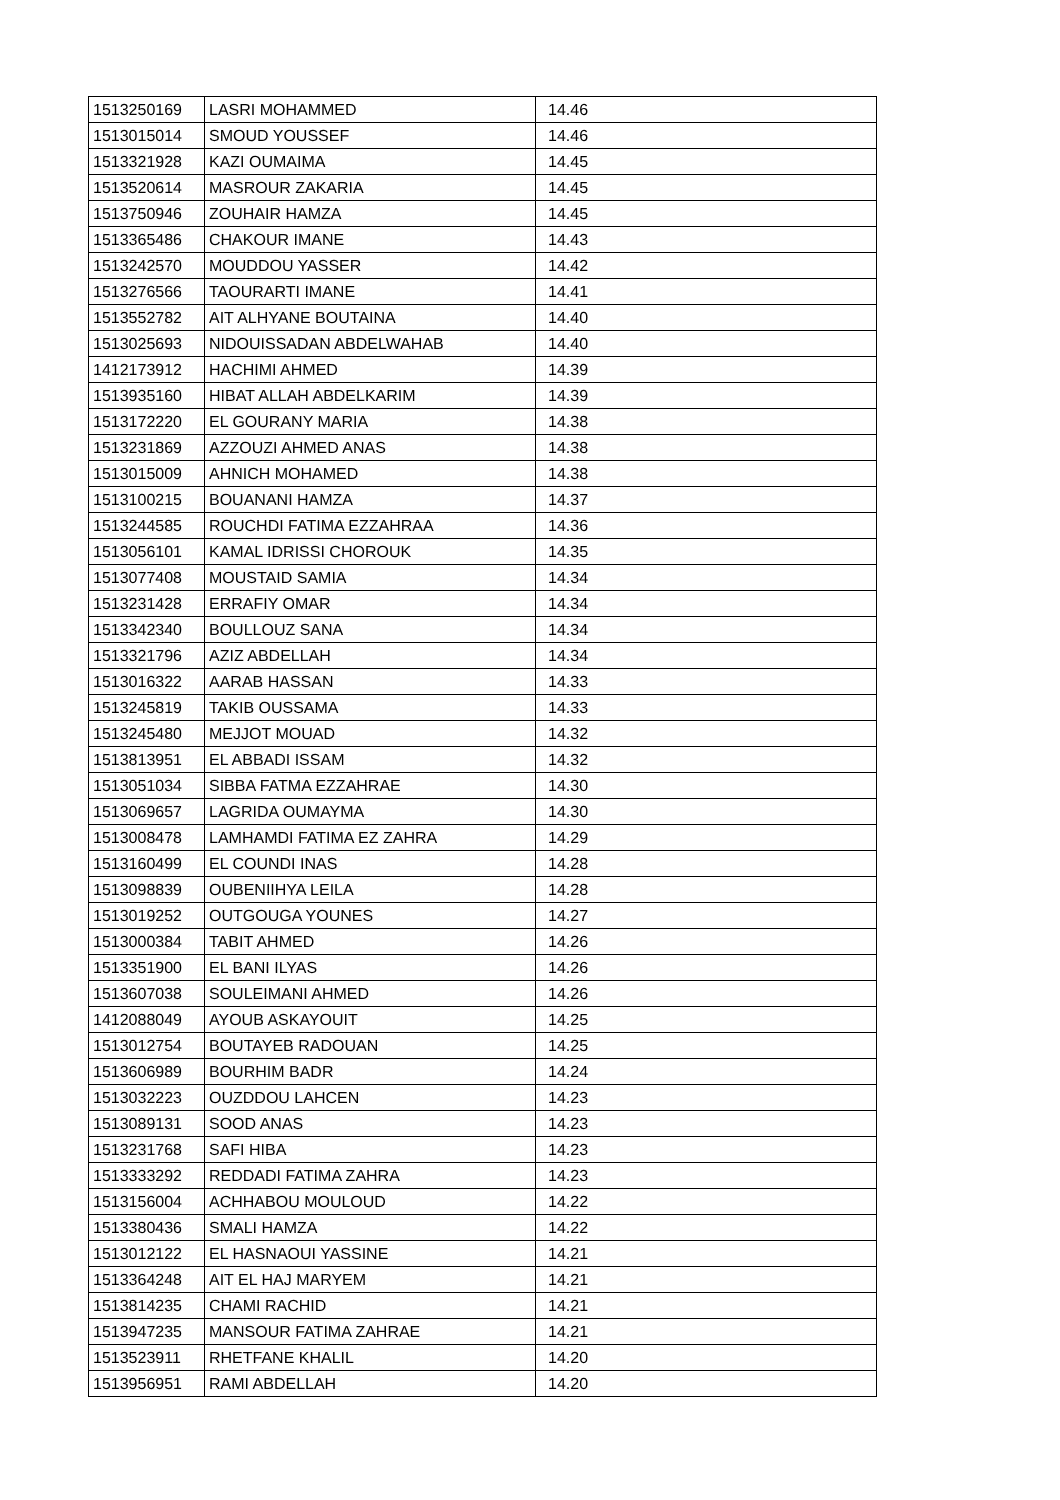| 1513250169 | LASRI MOHAMMED | 14.46 |
| 1513015014 | SMOUD YOUSSEF | 14.46 |
| 1513321928 | KAZI OUMAIMA | 14.45 |
| 1513520614 | MASROUR ZAKARIA | 14.45 |
| 1513750946 | ZOUHAIR HAMZA | 14.45 |
| 1513365486 | CHAKOUR IMANE | 14.43 |
| 1513242570 | MOUDDOU YASSER | 14.42 |
| 1513276566 | TAOURARTI IMANE | 14.41 |
| 1513552782 | AIT ALHYANE BOUTAINA | 14.40 |
| 1513025693 | NIDOUISSADAN ABDELWAHAB | 14.40 |
| 1412173912 | HACHIMI AHMED | 14.39 |
| 1513935160 | HIBAT ALLAH ABDELKARIM | 14.39 |
| 1513172220 | EL GOURANY MARIA | 14.38 |
| 1513231869 | AZZOUZI AHMED ANAS | 14.38 |
| 1513015009 | AHNICH MOHAMED | 14.38 |
| 1513100215 | BOUANANI HAMZA | 14.37 |
| 1513244585 | ROUCHDI FATIMA EZZAHRAA | 14.36 |
| 1513056101 | KAMAL IDRISSI CHOROUK | 14.35 |
| 1513077408 | MOUSTAID SAMIA | 14.34 |
| 1513231428 | ERRAFIY OMAR | 14.34 |
| 1513342340 | BOULLOUZ SANA | 14.34 |
| 1513321796 | AZIZ ABDELLAH | 14.34 |
| 1513016322 | AARAB HASSAN | 14.33 |
| 1513245819 | TAKIB OUSSAMA | 14.33 |
| 1513245480 | MEJJOT MOUAD | 14.32 |
| 1513813951 | EL ABBADI ISSAM | 14.32 |
| 1513051034 | SIBBA FATMA EZZAHRAE | 14.30 |
| 1513069657 | LAGRIDA OUMAYMA | 14.30 |
| 1513008478 | LAMHAMDI FATIMA EZ ZAHRA | 14.29 |
| 1513160499 | EL COUNDI INAS | 14.28 |
| 1513098839 | OUBENIIHYA LEILA | 14.28 |
| 1513019252 | OUTGOUGA YOUNES | 14.27 |
| 1513000384 | TABIT AHMED | 14.26 |
| 1513351900 | EL BANI ILYAS | 14.26 |
| 1513607038 | SOULEIMANI AHMED | 14.26 |
| 1412088049 | AYOUB ASKAYOUIT | 14.25 |
| 1513012754 | BOUTAYEB RADOUAN | 14.25 |
| 1513606989 | BOURHIM BADR | 14.24 |
| 1513032223 | OUZDDOU LAHCEN | 14.23 |
| 1513089131 | SOOD ANAS | 14.23 |
| 1513231768 | SAFI HIBA | 14.23 |
| 1513333292 | REDDADI FATIMA ZAHRA | 14.23 |
| 1513156004 | ACHHABOU MOULOUD | 14.22 |
| 1513380436 | SMALI HAMZA | 14.22 |
| 1513012122 | EL HASNAOUI YASSINE | 14.21 |
| 1513364248 | AIT EL HAJ MARYEM | 14.21 |
| 1513814235 | CHAMI RACHID | 14.21 |
| 1513947235 | MANSOUR FATIMA ZAHRAE | 14.21 |
| 1513523911 | RHETFANE KHALIL | 14.20 |
| 1513956951 | RAMI ABDELLAH | 14.20 |